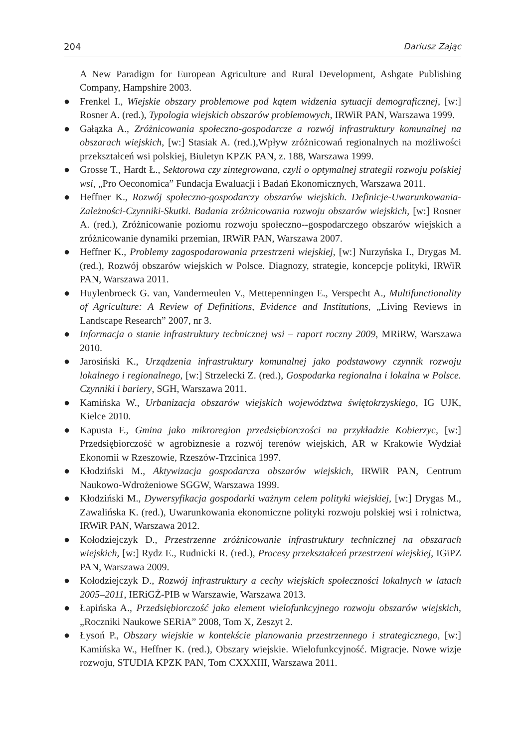204 Dariusz Zając
A New Paradigm for European Agriculture and Rural Development, Ashgate Publishing Company, Hampshire 2003.
● Frenkel I., Wiejskie obszary problemowe pod kątem widzenia sytuacji demograficznej, [w:] Rosner A. (red.), Typologia wiejskich obszarów problemowych, IRWiR PAN, Warszawa 1999.
● Gałązka A., Zróżnicowania społeczno-gospodarcze a rozwój infrastruktury komunalnej na obszarach wiejskich, [w:] Stasiak A. (red.),Wpływ zróżnicowań regionalnych na możliwości przekształceń wsi polskiej, Biuletyn KPZK PAN, z. 188, Warszawa 1999.
● Grosse T., Hardt Ł., Sektorowa czy zintegrowana, czyli o optymalnej strategii rozwoju polskiej wsi, „Pro Oeconomica” Fundacja Ewaluacji i Badań Ekonomicznych, Warszawa 2011.
● Heffner K., Rozwój społeczno-gospodarczy obszarów wiejskich. Definicje-Uwarunkowania-Zależności-Czynniki-Skutki. Badania zróżnicowania rozwoju obszarów wiejskich, [w:] Rosner A. (red.), Zróżnicowanie poziomu rozwoju społeczno--gospodarczego obszarów wiejskich a zróżnicowanie dynamiki przemian, IRWiR PAN, Warszawa 2007.
● Heffner K., Problemy zagospodarowania przestrzeni wiejskiej, [w:] Nurzyńska I., Drygas M. (red.), Rozwój obszarów wiejskich w Polsce. Diagnozy, strategie, koncepcje polityki, IRWiR PAN, Warszawa 2011.
● Huylenbroeck G. van, Vandermeulen V., Mettepenningen E., Verspecht A., Multifunctionality of Agriculture: A Review of Definitions, Evidence and Institutions, „Living Reviews in Landscape Research” 2007, nr 3.
● Informacja o stanie infrastruktury technicznej wsi – raport roczny 2009, MRiRW, Warszawa 2010.
● Jarosiński K., Urządzenia infrastruktury komunalnej jako podstawowy czynnik rozwoju lokalnego i regionalnego, [w:] Strzelecki Z. (red.), Gospodarka regionalna i lokalna w Polsce. Czynniki i bariery, SGH, Warszawa 2011.
● Kamińska W., Urbanizacja obszarów wiejskich województwa świętokrzyskiego, IG UJK, Kielce 2010.
● Kapusta F., Gmina jako mikroregion przedsiębiorczości na przykładzie Kobierzyc, [w:] Przedsiębiorczość w agrobiznesie a rozwój terenów wiejskich, AR w Krakowie Wydział Ekonomii w Rzeszowie, Rzeszów-Trzcinica 1997.
● Kłodziński M., Aktywizacja gospodarcza obszarów wiejskich, IRWiR PAN, Centrum Naukowo-Wdrożeniowe SGGW, Warszawa 1999.
● Kłodziński M., Dywersyfikacja gospodarki ważnym celem polityki wiejskiej, [w:] Drygas M., Zawalińska K. (red.), Uwarunkowania ekonomiczne polityki rozwoju polskiej wsi i rolnictwa, IRWiR PAN, Warszawa 2012.
● Kołodziejczyk D., Przestrzenne zróżnicowanie infrastruktury technicznej na obszarach wiejskich, [w:] Rydz E., Rudnicki R. (red.), Procesy przekształceń przestrzeni wiejskiej, IGiPZ PAN, Warszawa 2009.
● Kołodziejczyk D., Rozwój infrastruktury a cechy wiejskich społeczności lokalnych w latach 2005–2011, IERiGŻ-PIB w Warszawie, Warszawa 2013.
● Łapińska A., Przedsiębiorczość jako element wielofunkcyjnego rozwoju obszarów wiejskich, „Roczniki Naukowe SERiA” 2008, Tom X, Zeszyt 2.
● Łysoń P., Obszary wiejskie w kontekście planowania przestrzennego i strategicznego, [w:] Kamińska W., Heffner K. (red.), Obszary wiejskie. Wielofunkcyjność. Migracje. Nowe wizje rozwoju, STUDIA KPZK PAN, Tom CXXXIII, Warszawa 2011.